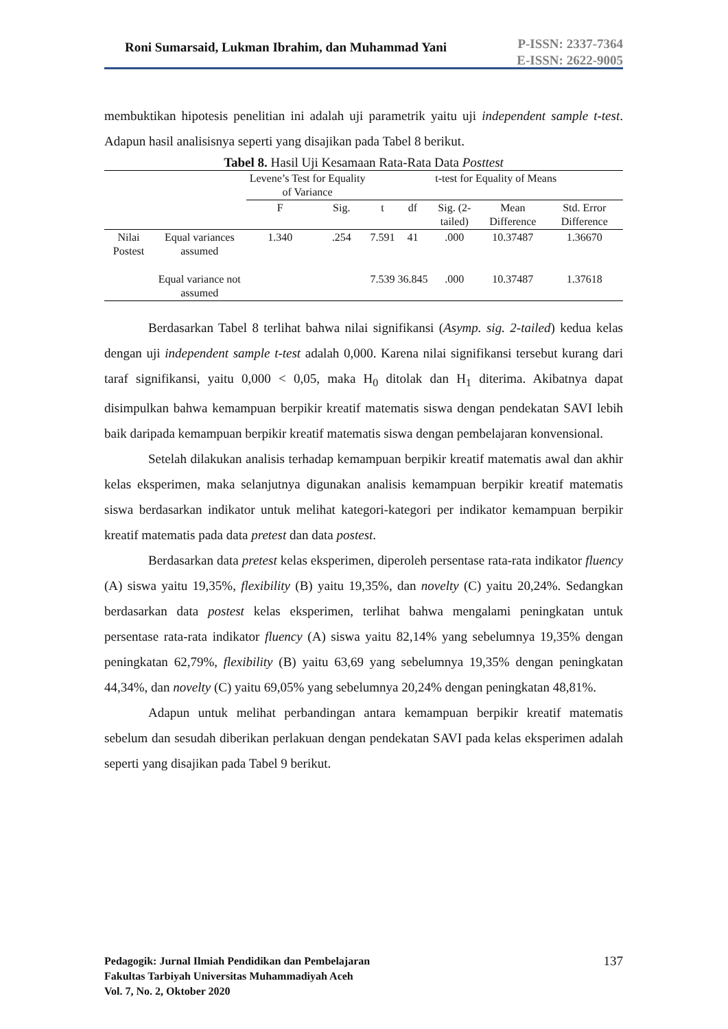Roni Sumarsaid, Lukman Ibrahim, dan Muhammad Yani
P-ISSN: 2337-7364
E-ISSN: 2622-9005
membuktikan hipotesis penelitian ini adalah uji parametrik yaitu uji independent sample t-test. Adapun hasil analisisnya seperti yang disajikan pada Tabel 8 berikut.
Tabel 8. Hasil Uji Kesamaan Rata-Rata Data Posttest
| | | Levene’s Test for Equality of Variance | | t-test for Equality of Means | | | | |
| --- | --- | --- | --- | --- | --- | --- | --- | --- |
| | | F | Sig. | t | df | Sig. (2-tailed) | Mean Difference | Std. Error Difference |
| Nilai Postest | Equal variances assumed | 1.340 | .254 | 7.591 | 41 | .000 | 10.37487 | 1.36670 |
| | Equal variance not assumed | | | 7.539 | 36.845 | .000 | 10.37487 | 1.37618 |
Berdasarkan Tabel 8 terlihat bahwa nilai signifikansi (Asymp. sig. 2-tailed) kedua kelas dengan uji independent sample t-test adalah 0,000. Karena nilai signifikansi tersebut kurang dari taraf signifikansi, yaitu 0,000 < 0,05, maka H<sub>0</sub> ditolak dan H<sub>1</sub> diterima. Akibatnya dapat disimpulkan bahwa kemampuan berpikir kreatif matematis siswa dengan pendekatan SAVI lebih baik daripada kemampuan berpikir kreatif matematis siswa dengan pembelajaran konvensional.
Setelah dilakukan analisis terhadap kemampuan berpikir kreatif matematis awal dan akhir kelas eksperimen, maka selanjutnya digunakan analisis kemampuan berpikir kreatif matematis siswa berdasarkan indikator untuk melihat kategori-kategori per indikator kemampuan berpikir kreatif matematis pada data pretest dan data postest.
Berdasarkan data pretest kelas eksperimen, diperoleh persentase rata-rata indikator fluency (A) siswa yaitu 19,35%, flexibility (B) yaitu 19,35%, dan novelty (C) yaitu 20,24%. Sedangkan berdasarkan data postest kelas eksperimen, terlihat bahwa mengalami peningkatan untuk persentase rata-rata indikator fluency (A) siswa yaitu 82,14% yang sebelumnya 19,35% dengan peningkatan 62,79%, flexibility (B) yaitu 63,69 yang sebelumnya 19,35% dengan peningkatan 44,34%, dan novelty (C) yaitu 69,05% yang sebelumnya 20,24% dengan peningkatan 48,81%.
Adapun untuk melihat perbandingan antara kemampuan berpikir kreatif matematis sebelum dan sesudah diberikan perlakuan dengan pendekatan SAVI pada kelas eksperimen adalah seperti yang disajikan pada Tabel 9 berikut.
Pedagogik: Jurnal Ilmiah Pendidikan dan Pembelajaran
Fakultas Tarbiyah Universitas Muhammadiyah Aceh
Vol. 7, No. 2, Oktober 2020 137